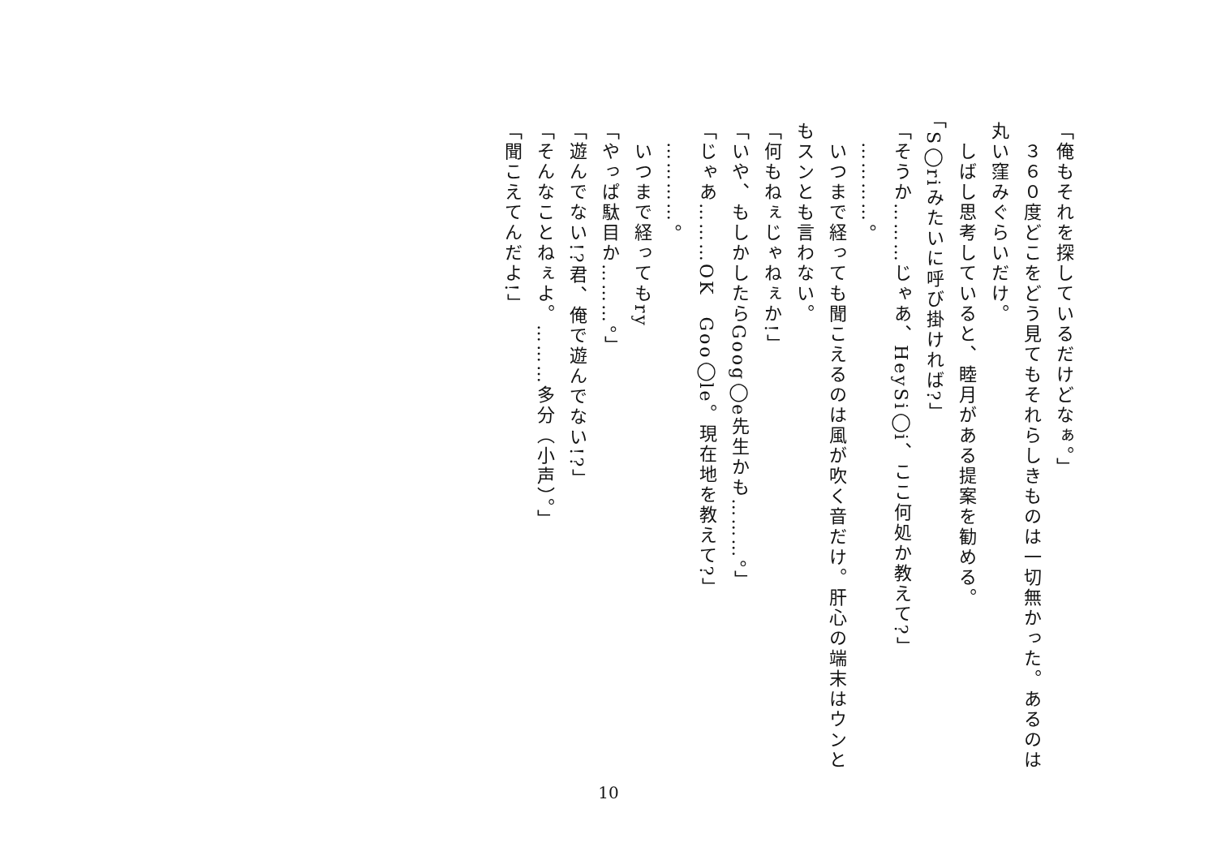「俺もそれを探しているだけどなぁ。」
　３６０度どこをどう見てもそれらしきものは一切無かった。あるのは丸い窪みぐらいだけ。
　しばし思考していると、睦月がある提案を勧める。
「S◯riみたいに呼び掛ければ?」
「そうか………じゃあ、HeySi◯i、ここ何処か教えて?」
　…………。
　いつまで経っても聞こえるのは風が吹く音だけ。肝心の端末はウンともスンとも言わない。
「何もねぇじゃねぇか!」
「いや、もしかしたらGoog◯e先生かも………。」
「じゃあ………OK　Goo◯le。現在地を教えて?」
　…………。
　いつまで経ってもry
「やっぱ駄目か………。」
「遊んでない!?君、俺で遊んでない!?」
「そんなことねぇよ。………多分（小声）。」
「聞こえてんだよ!」
10